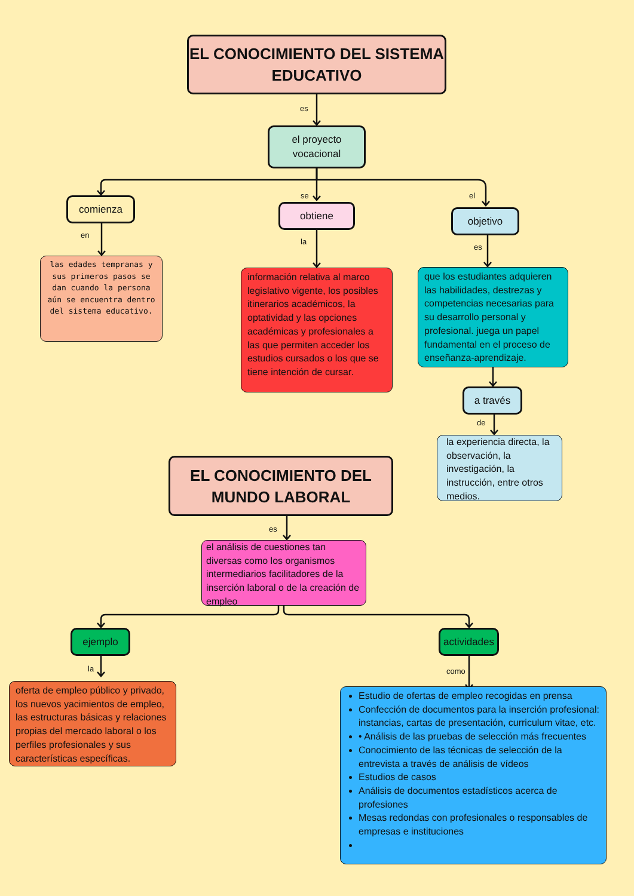EL CONOCIMIENTO DEL SISTEMA EDUCATIVO
es
el proyecto
vocacional
comienza
en
se
obtiene
la
el
objetivo
es
las edades tempranas y sus primeros pasos se dan cuando la persona aún se encuentra dentro del sistema educativo.
información relativa al marco legislativo vigente, los posibles itinerarios académicos, la optatividad y las opciones académicas y profesionales a las que permiten acceder los estudios cursados o los que se tiene intención de cursar.
que los estudiantes adquieren las habilidades, destrezas y competencias necesarias para su desarrollo personal y profesional. juega un papel fundamental en el proceso de enseñanza-aprendizaje.
a través
de
EL CONOCIMIENTO DEL MUNDO LABORAL
la experiencia directa, la observación, la investigación, la instrucción, entre otros medios.
es
el análisis de cuestiones tan diversas como los organismos intermediarios facilitadores de la inserción laboral o de la creación de empleo
ejemplo
la
actividades
como
oferta de empleo público y privado, los nuevos yacimientos de empleo, las estructuras básicas y relaciones propias del mercado laboral o los perfiles profesionales y sus características específicas.
Estudio de ofertas de empleo recogidas en prensa
Confección de documentos para la inserción profesional: instancias, cartas de presentación, curriculum vitae, etc.
• Análisis de las pruebas de selección más frecuentes
Conocimiento de las técnicas de selección de la entrevista a través de análisis de vídeos
Estudios de casos
Análisis de documentos estadísticos acerca de profesiones
Mesas redondas con profesionales o responsables de empresas e instituciones